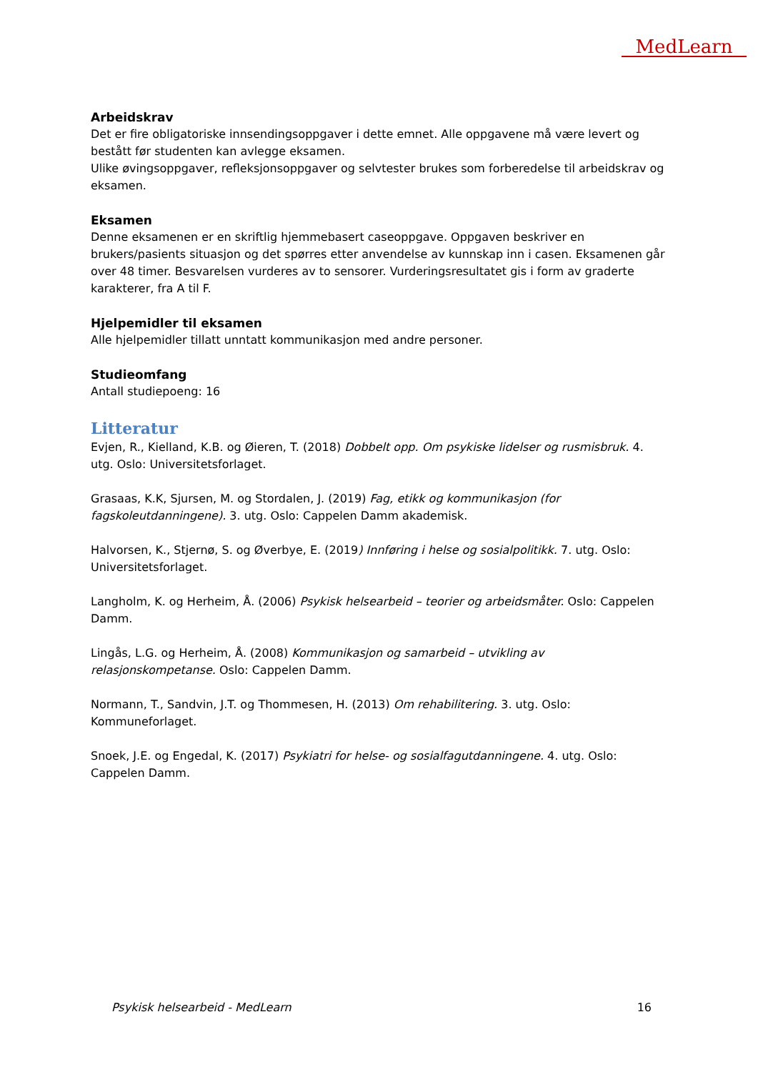MedLearn
Arbeidskrav
Det er fire obligatoriske innsendingsoppgaver i dette emnet. Alle oppgavene må være levert og bestått før studenten kan avlegge eksamen.
Ulike øvingsoppgaver, refleksjonsoppgaver og selvtester brukes som forberedelse til arbeidskrav og eksamen.
Eksamen
Denne eksamenen er en skriftlig hjemmebasert caseoppgave. Oppgaven beskriver en brukers/pasients situasjon og det spørres etter anvendelse av kunnskap inn i casen. Eksamenen går over 48 timer. Besvarelsen vurderes av to sensorer. Vurderingsresultatet gis i form av graderte karakterer, fra A til F.
Hjelpemidler til eksamen
Alle hjelpemidler tillatt unntatt kommunikasjon med andre personer.
Studieomfang
Antall studiepoeng: 16
Litteratur
Evjen, R., Kielland, K.B. og Øieren, T. (2018) Dobbelt opp. Om psykiske lidelser og rusmisbruk. 4. utg. Oslo: Universitetsforlaget.
Grasaas, K.K, Sjursen, M. og Stordalen, J. (2019) Fag, etikk og kommunikasjon (for fagskoleutdanningene). 3. utg. Oslo: Cappelen Damm akademisk.
Halvorsen, K., Stjernø, S. og Øverbye, E. (2019) Innføring i helse og sosialpolitikk. 7. utg. Oslo: Universitetsforlaget.
Langholm, K. og Herheim, Å. (2006) Psykisk helsearbeid – teorier og arbeidsmåter. Oslo: Cappelen Damm.
Lingås, L.G. og Herheim, Å. (2008) Kommunikasjon og samarbeid – utvikling av relasjonskompetanse. Oslo: Cappelen Damm.
Normann, T., Sandvin, J.T. og Thommesen, H. (2013) Om rehabilitering. 3. utg. Oslo: Kommuneforlaget.
Snoek, J.E. og Engedal, K. (2017) Psykiatri for helse- og sosialfagutdanningene. 4. utg. Oslo: Cappelen Damm.
Psykisk helsearbeid - MedLearn 16